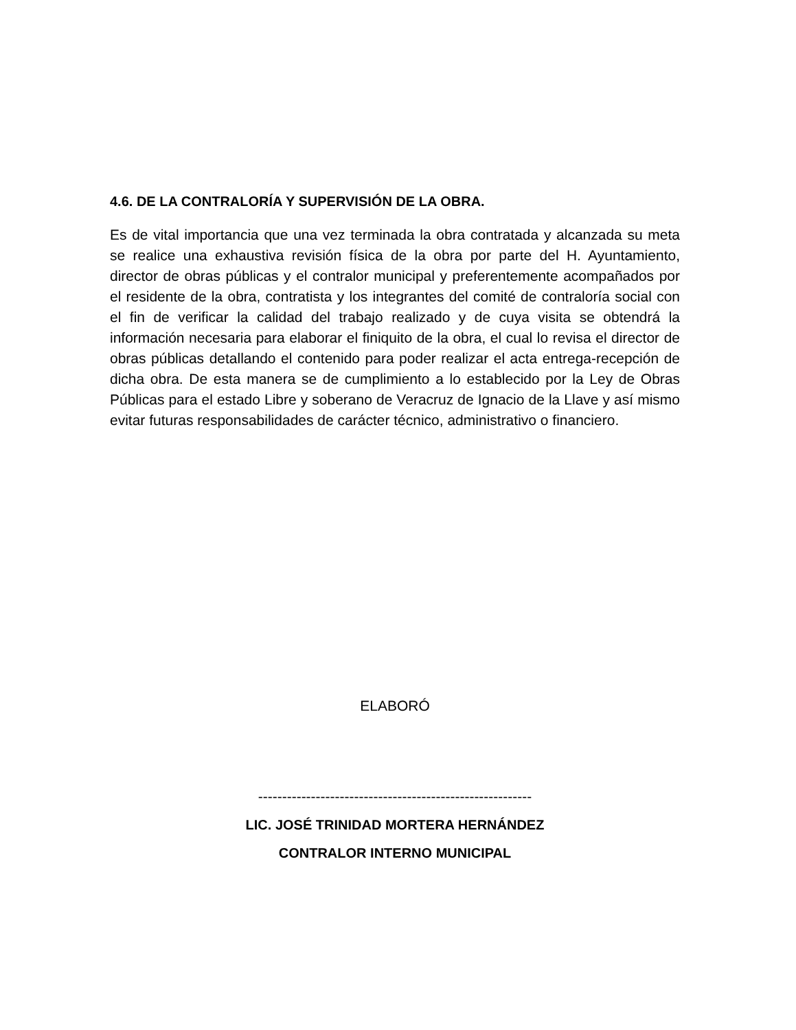4.6. DE LA CONTRALORÍA Y SUPERVISIÓN DE LA OBRA.
Es de vital importancia que una vez terminada la obra contratada y alcanzada su meta se realice una exhaustiva revisión física de la obra por parte del H. Ayuntamiento, director de obras públicas y el contralor municipal y preferentemente acompañados por el residente de la obra, contratista y los integrantes del comité de contraloría social con el fin de verificar la calidad del trabajo realizado y de cuya visita se obtendrá la información necesaria para elaborar el finiquito de la obra, el cual lo revisa el director de obras públicas detallando el contenido para poder realizar el acta entrega-recepción de dicha obra. De esta manera se de cumplimiento a lo establecido por la Ley de Obras Públicas para el estado Libre y soberano de Veracruz de Ignacio de la Llave y así mismo evitar futuras responsabilidades de carácter técnico, administrativo o financiero.
ELABORÓ
---------------------------------------------------------
LIC. JOSÉ TRINIDAD MORTERA HERNÁNDEZ
CONTRALOR INTERNO MUNICIPAL